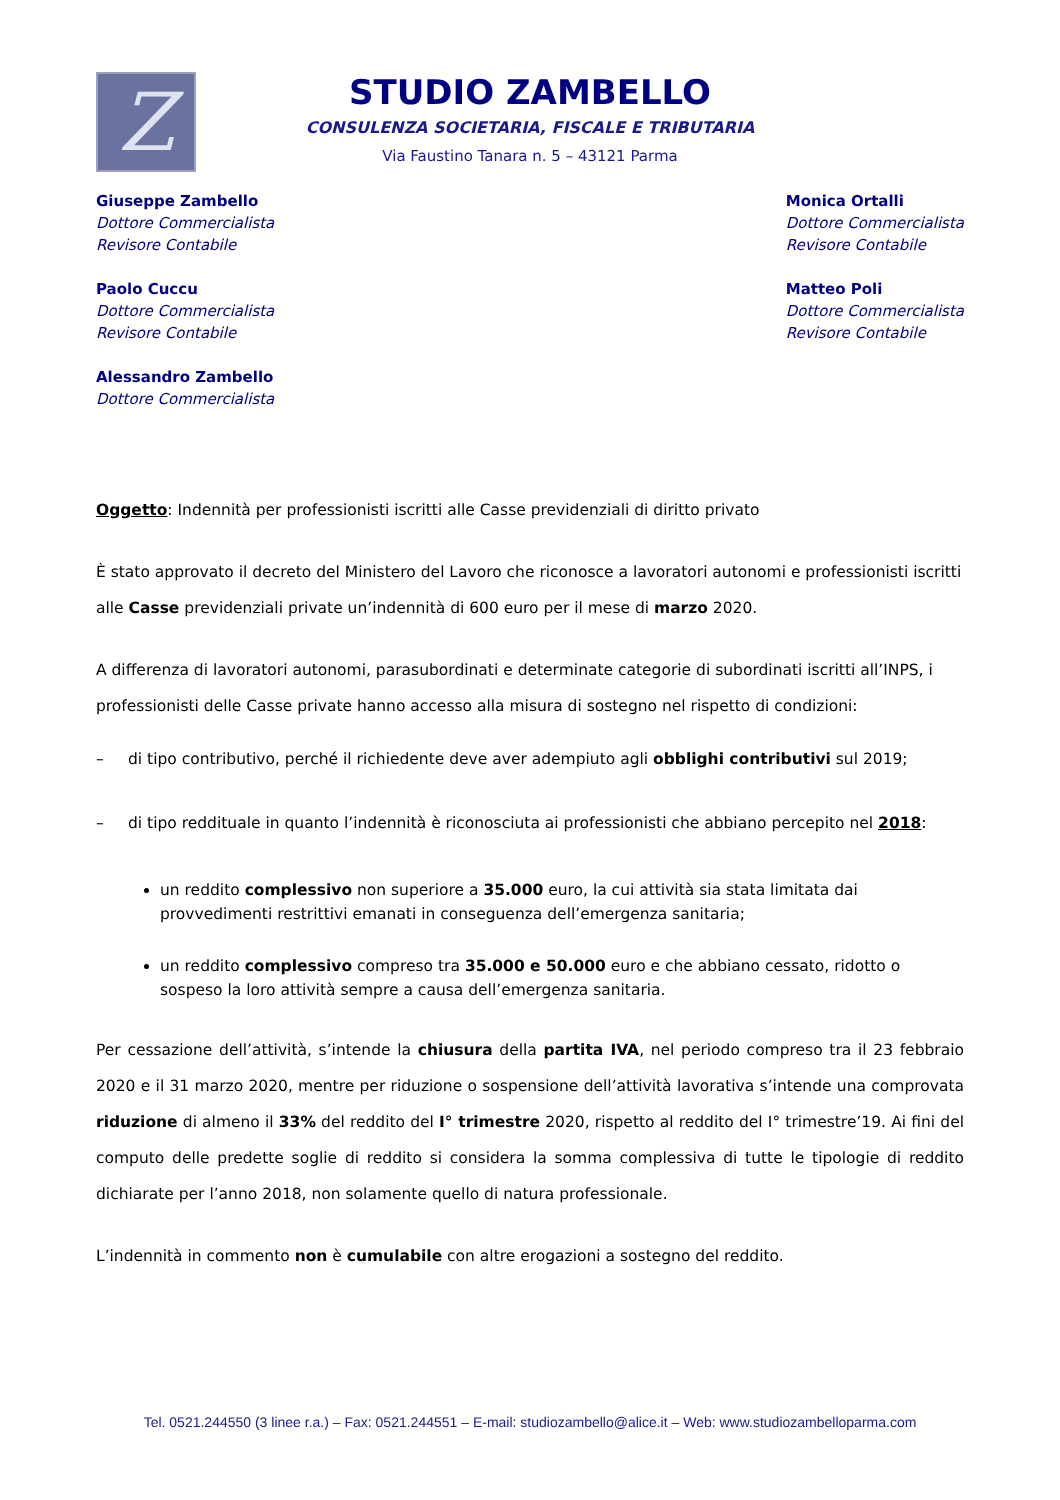Z
STUDIO ZAMBELLO
CONSULENZA SOCIETARIA, FISCALE E TRIBUTARIA
Via Faustino Tanara n. 5 – 43121 Parma
Giuseppe Zambello
Dottore Commercialista
Revisore Contabile
Paolo Cuccu
Dottore Commercialista
Revisore Contabile
Alessandro Zambello
Dottore Commercialista
Monica Ortalli
Dottore Commercialista
Revisore Contabile
Matteo Poli
Dottore Commercialista
Revisore Contabile
Oggetto: Indennità per professionisti iscritti alle Casse previdenziali di diritto privato
È stato approvato il decreto del Ministero del Lavoro che riconosce a lavoratori autonomi e professionisti iscritti alle Casse previdenziali private un’indennità di 600 euro per il mese di marzo 2020.
A differenza di lavoratori autonomi, parasubordinati e determinate categorie di subordinati iscritti all’INPS, i professionisti delle Casse private hanno accesso alla misura di sostegno nel rispetto di condizioni:
– di tipo contributivo, perché il richiedente deve aver adempiuto agli obblighi contributivi sul 2019;
– di tipo reddituale in quanto l’indennità è riconosciuta ai professionisti che abbiano percepito nel 2018:
un reddito complessivo non superiore a 35.000 euro, la cui attività sia stata limitata dai provvedimenti restrittivi emanati in conseguenza dell’emergenza sanitaria;
un reddito complessivo compreso tra 35.000 e 50.000 euro e che abbiano cessato, ridotto o sospeso la loro attività sempre a causa dell’emergenza sanitaria.
Per cessazione dell’attività, s’intende la chiusura della partita IVA, nel periodo compreso tra il 23 febbraio 2020 e il 31 marzo 2020, mentre per riduzione o sospensione dell’attività lavorativa s’intende una comprovata riduzione di almeno il 33% del reddito del I° trimestre 2020, rispetto al reddito del I° trimestre’19. Ai fini del computo delle predette soglie di reddito si considera la somma complessiva di tutte le tipologie di reddito dichiarate per l’anno 2018, non solamente quello di natura professionale.
L’indennità in commento non è cumulabile con altre erogazioni a sostegno del reddito.
Tel. 0521.244550 (3 linee r.a.) – Fax: 0521.244551 – E-mail: studiozambello@alice.it – Web: www.studiozambelloparma.com